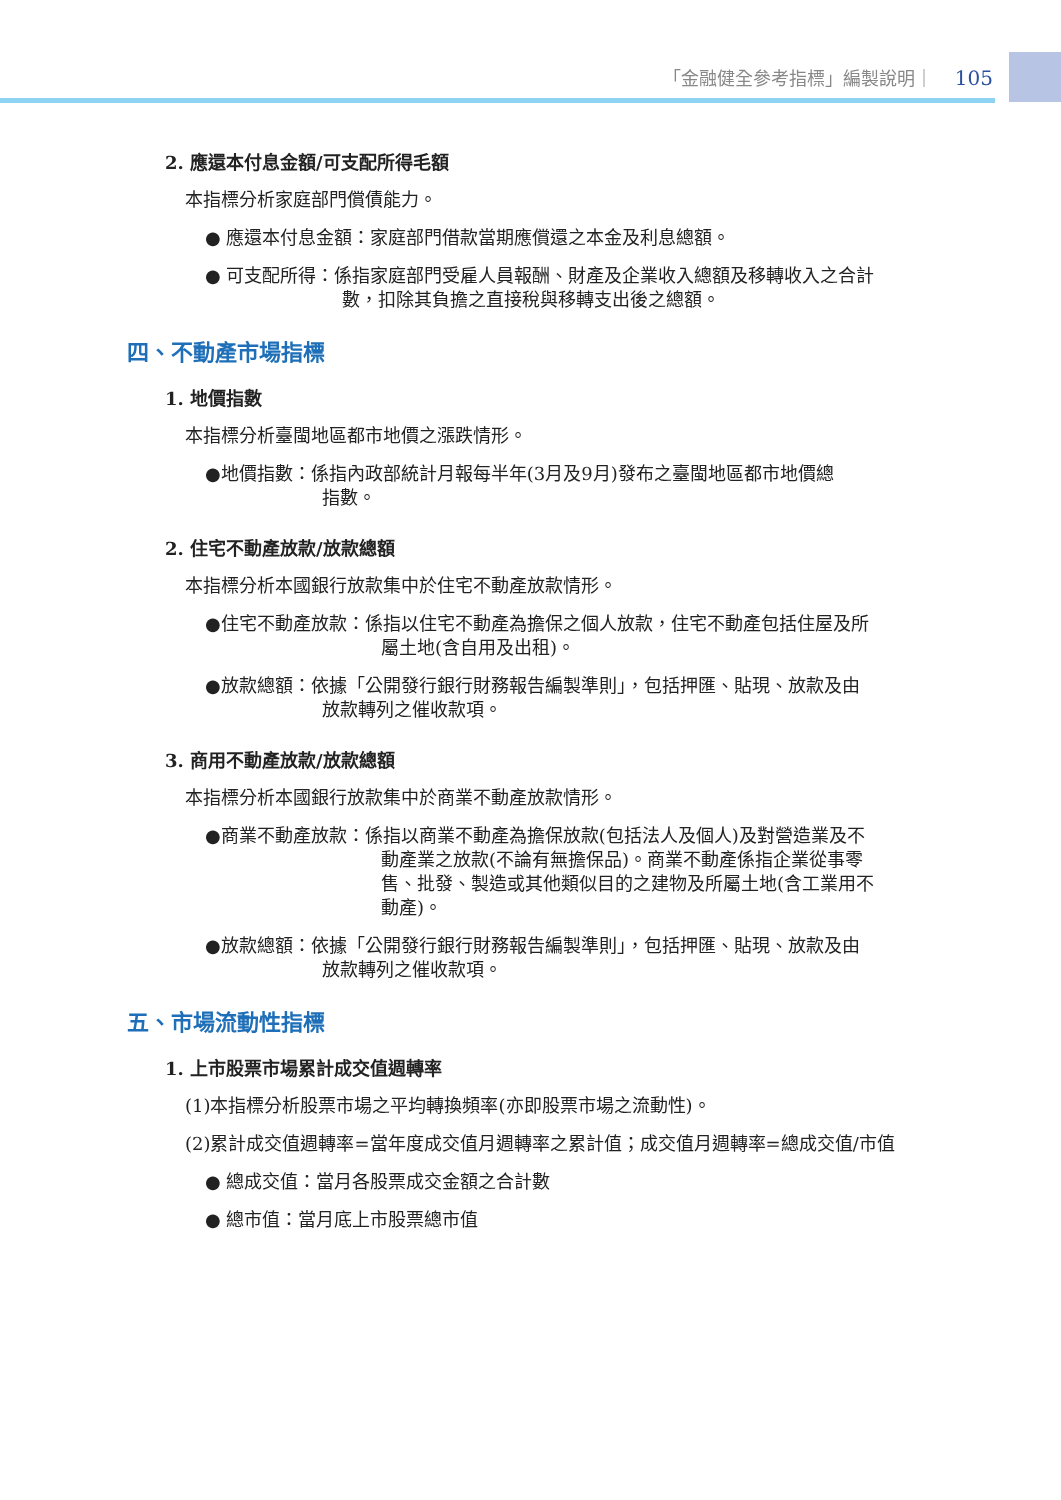「金融健全參考指標」編製說明｜ 105
2. 應還本付息金額/可支配所得毛額
本指標分析家庭部門償債能力。
● 應還本付息金額：家庭部門借款當期應償還之本金及利息總額。
● 可支配所得：係指家庭部門受雇人員報酬、財產及企業收入總額及移轉收入之合計
數，扣除其負擔之直接稅與移轉支出後之總額。
四、不動產市場指標
1. 地價指數
本指標分析臺閩地區都市地價之漲跌情形。
●地價指數：係指內政部統計月報每半年(3月及9月)發布之臺閩地區都市地價總
指數。
2. 住宅不動產放款/放款總額
本指標分析本國銀行放款集中於住宅不動產放款情形。
●住宅不動產放款：係指以住宅不動產為擔保之個人放款，住宅不動產包括住屋及所
屬土地(含自用及出租)。
●放款總額：依據「公開發行銀行財務報告編製準則」，包括押匯、貼現、放款及由
放款轉列之催收款項。
3. 商用不動產放款/放款總額
本指標分析本國銀行放款集中於商業不動產放款情形。
●商業不動產放款：係指以商業不動產為擔保放款(包括法人及個人)及對營造業及不
動產業之放款(不論有無擔保品)。商業不動產係指企業從事零
售、批發、製造或其他類似目的之建物及所屬土地(含工業用不
動產)。
●放款總額：依據「公開發行銀行財務報告編製準則」，包括押匯、貼現、放款及由
放款轉列之催收款項。
五、市場流動性指標
1. 上市股票市場累計成交值週轉率
(1)本指標分析股票市場之平均轉換頻率(亦即股票市場之流動性)。
(2)累計成交值週轉率=當年度成交值月週轉率之累計值；成交值月週轉率=總成交值/市值
● 總成交值：當月各股票成交金額之合計數
● 總市值：當月底上市股票總市值